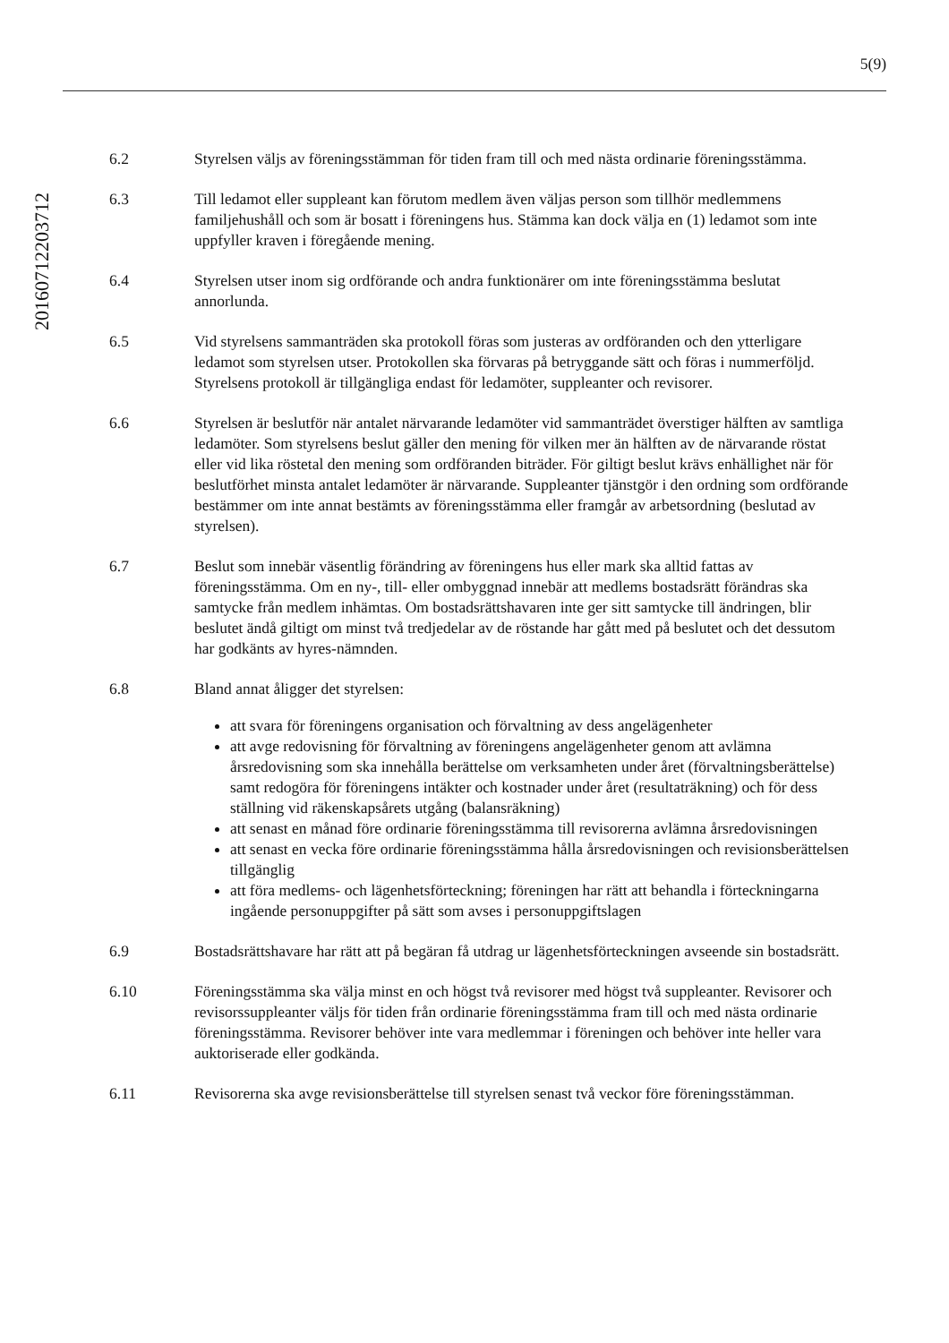5(9)
20160712203712
6.2 Styrelsen väljs av föreningsstämman för tiden fram till och med nästa ordinarie föreningsstämma.
6.3 Till ledamot eller suppleant kan förutom medlem även väljas person som tillhör medlemmens familjehushåll och som är bosatt i föreningens hus. Stämma kan dock välja en (1) ledamot som inte uppfyller kraven i föregående mening.
6.4 Styrelsen utser inom sig ordförande och andra funktionärer om inte föreningsstämma beslutat annorlunda.
6.5 Vid styrelsens sammanträden ska protokoll föras som justeras av ordföranden och den ytterligare ledamot som styrelsen utser. Protokollen ska förvaras på betryggande sätt och föras i nummerföljd. Styrelsens protokoll är tillgängliga endast för ledamöter, suppleanter och revisorer.
6.6 Styrelsen är beslutför när antalet närvarande ledamöter vid sammanträdet överstiger hälften av samtliga ledamöter. Som styrelsens beslut gäller den mening för vilken mer än hälften av de närvarande röstat eller vid lika röstetal den mening som ordföranden biträder. För giltigt beslut krävs enhällighet när för beslutförhet minsta antalet ledamöter är närvarande. Suppleanter tjänstgör i den ordning som ordförande bestämmer om inte annat bestämts av föreningsstämma eller framgår av arbetsordning (beslutad av styrelsen).
6.7 Beslut som innebär väsentlig förändring av föreningens hus eller mark ska alltid fattas av föreningsstämma. Om en ny-, till- eller ombyggnad innebär att medlems bostadsrätt förändras ska samtycke från medlem inhämtas. Om bostadsrättshavaren inte ger sitt samtycke till ändringen, blir beslutet ändå giltigt om minst två tredjedelar av de röstande har gått med på beslutet och det dessutom har godkänts av hyres-nämnden.
6.8 Bland annat åligger det styrelsen:
att svara för föreningens organisation och förvaltning av dess angelägenheter
att avge redovisning för förvaltning av föreningens angelägenheter genom att avlämna årsredovisning som ska innehålla berättelse om verksamheten under året (förvaltningsberättelse) samt redogöra för föreningens intäkter och kostnader under året (resultaträkning) och för dess ställning vid räkenskapsårets utgång (balansräkning)
att senast en månad före ordinarie föreningsstämma till revisorerna avlämna årsredovisningen
att senast en vecka före ordinarie föreningsstämma hålla årsredovisningen och revisionsberättelsen tillgänglig
att föra medlems- och lägenhetsförteckning; föreningen har rätt att behandla i förteckningarna ingående personuppgifter på sätt som avses i personuppgiftslagen
6.9 Bostadsrättshavare har rätt att på begäran få utdrag ur lägenhetsförteckningen avseende sin bostadsrätt.
6.10 Föreningsstämma ska välja minst en och högst två revisorer med högst två suppleanter. Revisorer och revisorssuppleanter väljs för tiden från ordinarie föreningsstämma fram till och med nästa ordinarie föreningsstämma. Revisorer behöver inte vara medlemmar i föreningen och behöver inte heller vara auktoriserade eller godkända.
6.11 Revisorerna ska avge revisionsberättelse till styrelsen senast två veckor före föreningsstämman.